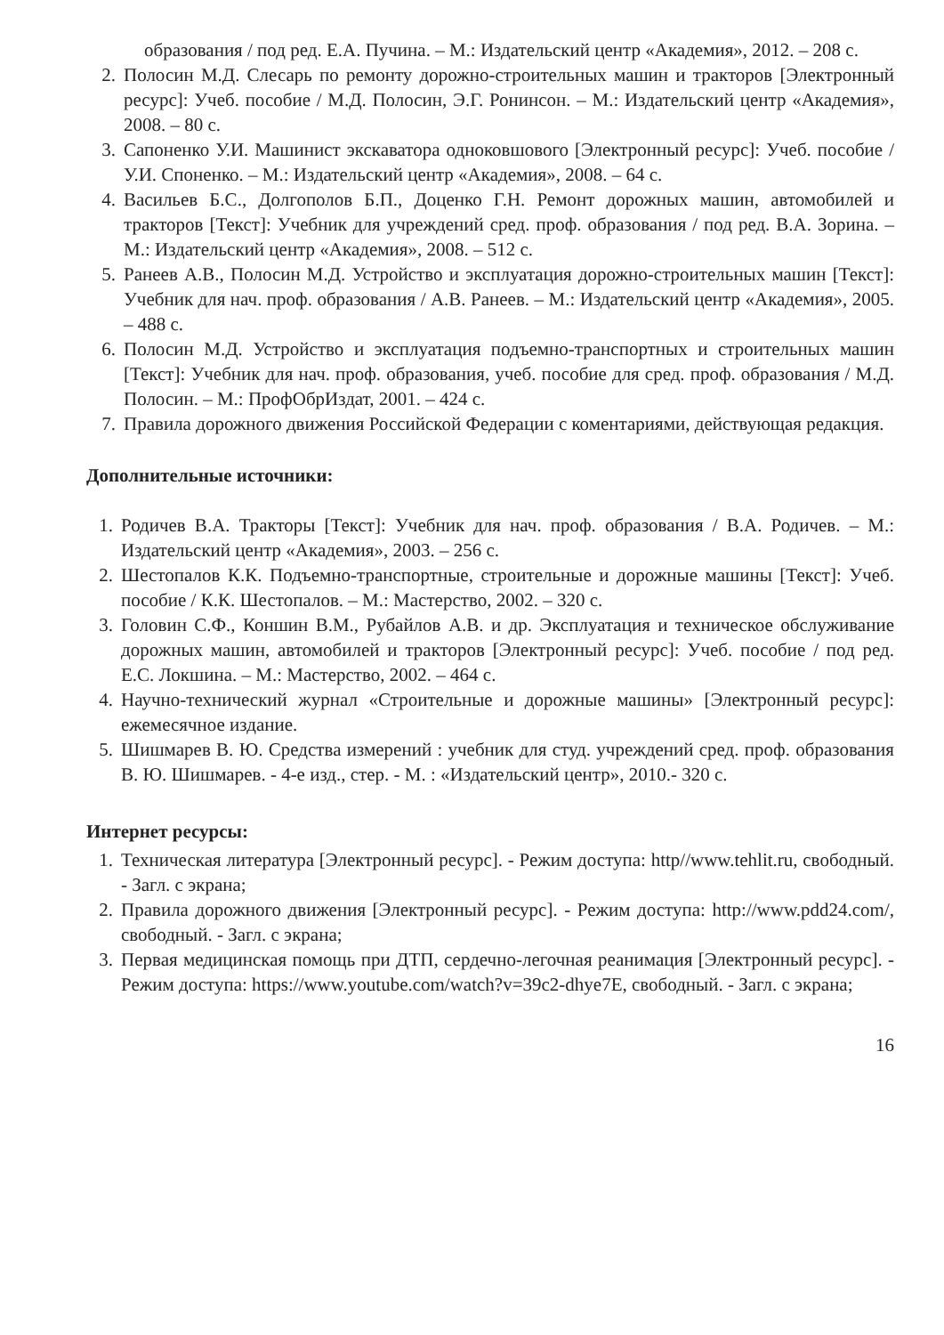образования / под ред. Е.А. Пучина. – М.: Издательский центр «Академия», 2012. – 208 с.
2. Полосин М.Д. Слесарь по ремонту дорожно-строительных машин и тракторов [Электронный ресурс]: Учеб. пособие / М.Д. Полосин, Э.Г. Ронинсон. – М.: Издательский центр «Академия», 2008. – 80 с.
3. Сапоненко У.И. Машинист экскаватора одноковшового [Электронный ресурс]: Учеб. пособие / У.И. Споненко. – М.: Издательский центр «Академия», 2008. – 64 с.
4. Васильев Б.С., Долгополов Б.П., Доценко Г.Н. Ремонт дорожных машин, автомобилей и тракторов [Текст]: Учебник для учреждений сред. проф. образования / под ред. В.А. Зорина. – М.: Издательский центр «Академия», 2008. – 512 с.
5. Ранеев А.В., Полосин М.Д. Устройство и эксплуатация дорожно-строительных машин [Текст]: Учебник для нач. проф. образования / А.В. Ранеев. – М.: Издательский центр «Академия», 2005. – 488 с.
6. Полосин М.Д. Устройство и эксплуатация подъемно-транспортных и строительных машин [Текст]: Учебник для нач. проф. образования, учеб. пособие для сред. проф. образования / М.Д. Полосин. – М.: ПрофОбрИздат, 2001. – 424 с.
7. Правила дорожного движения Российской Федерации с коментариями, действующая редакция.
Дополнительные источники:
1. Родичев В.А. Тракторы [Текст]: Учебник для нач. проф. образования / В.А. Родичев. – М.: Издательский центр «Академия», 2003. – 256 с.
2. Шестопалов К.К. Подъемно-транспортные, строительные и дорожные машины [Текст]: Учеб. пособие / К.К. Шестопалов. – М.: Мастерство, 2002. – 320 с.
3. Головин С.Ф., Коншин В.М., Рубайлов А.В. и др. Эксплуатация и техническое обслуживание дорожных машин, автомобилей и тракторов [Электронный ресурс]: Учеб. пособие / под ред. Е.С. Локшина. – М.: Мастерство, 2002. – 464 с.
4. Научно-технический журнал «Строительные и дорожные машины» [Электронный ресурс]: ежемесячное издание.
5. Шишмарев В. Ю. Средства измерений : учебник для студ. учреждений сред. проф. образования В. Ю. Шишмарев. - 4-е изд., стер. - М. : «Издательский центр», 2010.- 320 с.
Интернет ресурсы:
1. Техническая литература [Электронный ресурс]. - Режим доступа: http//www.tehlit.ru, свободный. - Загл. с экрана;
2. Правила дорожного движения [Электронный ресурс]. - Режим доступа: http://www.pdd24.com/, свободный. - Загл. с экрана;
3. Первая медицинская помощь при ДТП, сердечно-легочная реанимация [Электронный ресурс]. - Режим доступа: https://www.youtube.com/watch?v=39c2-dhye7E, свободный. - Загл. с экрана;
16